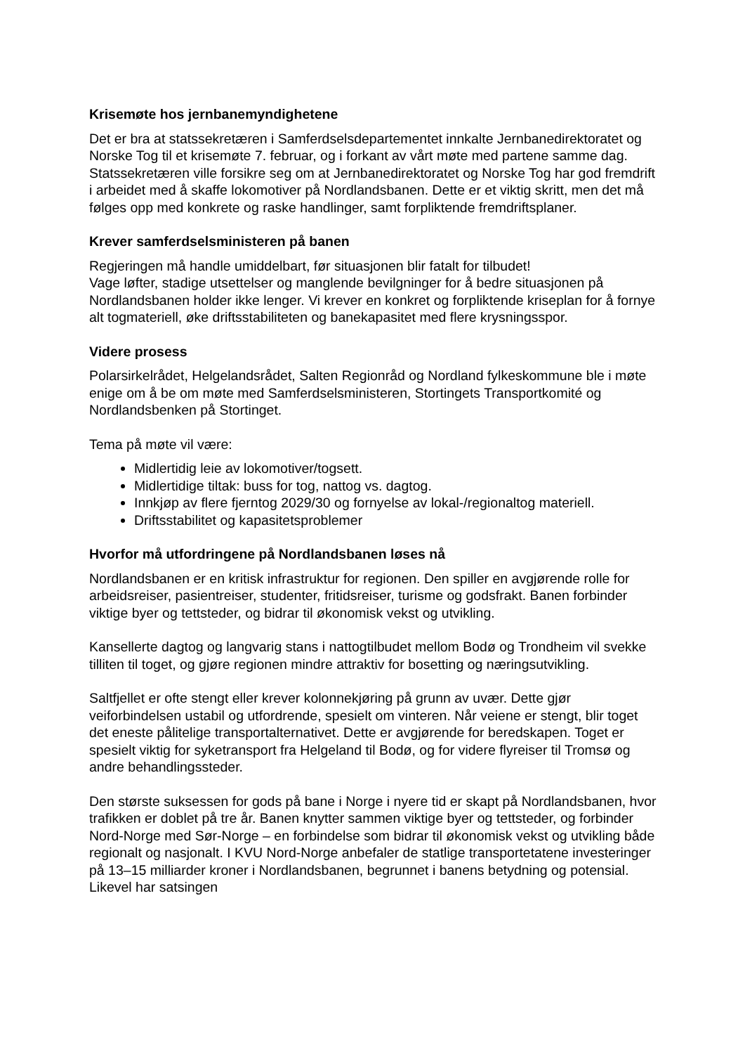Krisemøte hos jernbanemyndighetene
Det er bra at statssekretæren i Samferdselsdepartementet innkalte Jernbanedirektoratet og Norske Tog til et krisemøte 7. februar, og i forkant av vårt møte med partene samme dag. Statssekretæren ville forsikre seg om at Jernbanedirektoratet og Norske Tog har god fremdrift i arbeidet med å skaffe lokomotiver på Nordlandsbanen. Dette er et viktig skritt, men det må følges opp med konkrete og raske handlinger, samt forpliktende fremdriftsplaner.
Krever samferdselsministeren på banen
Regjeringen må handle umiddelbart, før situasjonen blir fatalt for tilbudet!
Vage løfter, stadige utsettelser og manglende bevilgninger for å bedre situasjonen på Nordlandsbanen holder ikke lenger. Vi krever en konkret og forpliktende kriseplan for å fornye alt togmateriell, øke driftsstabiliteten og banekapasitet med flere krysningsspor.
Videre prosess
Polarsirkelrådet, Helgelandsrådet, Salten Regionråd og Nordland fylkeskommune ble i møte enige om å be om møte med Samferdselsministeren, Stortingets Transportkomité og Nordlandsbenken på Stortinget.
Tema på møte vil være:
Midlertidig leie av lokomotiver/togsett.
Midlertidige tiltak: buss for tog, nattog vs. dagtog.
Innkjøp av flere fjerntog 2029/30 og fornyelse av lokal-/regionaltog materiell.
Driftsstabilitet og kapasitetsproblemer
Hvorfor må utfordringene på Nordlandsbanen løses nå
Nordlandsbanen er en kritisk infrastruktur for regionen. Den spiller en avgjørende rolle for arbeidsreiser, pasientreiser, studenter, fritidsreiser, turisme og godsfrakt. Banen forbinder viktige byer og tettsteder, og bidrar til økonomisk vekst og utvikling.
Kansellerte dagtog og langvarig stans i nattogtilbudet mellom Bodø og Trondheim vil svekke tilliten til toget, og gjøre regionen mindre attraktiv for bosetting og næringsutvikling.
Saltfjellet er ofte stengt eller krever kolonnekjøring på grunn av uvær. Dette gjør veiforbindelsen ustabil og utfordrende, spesielt om vinteren. Når veiene er stengt, blir toget det eneste pålitelige transportalternativet. Dette er avgjørende for beredskapen. Toget er spesielt viktig for syketransport fra Helgeland til Bodø, og for videre flyreiser til Tromsø og andre behandlingssteder.
Den største suksessen for gods på bane i Norge i nyere tid er skapt på Nordlandsbanen, hvor trafikken er doblet på tre år. Banen knytter sammen viktige byer og tettsteder, og forbinder Nord-Norge med Sør-Norge – en forbindelse som bidrar til økonomisk vekst og utvikling både regionalt og nasjonalt. I KVU Nord-Norge anbefaler de statlige transportetatene investeringer på 13–15 milliarder kroner i Nordlandsbanen, begrunnet i banens betydning og potensial. Likevel har satsingen